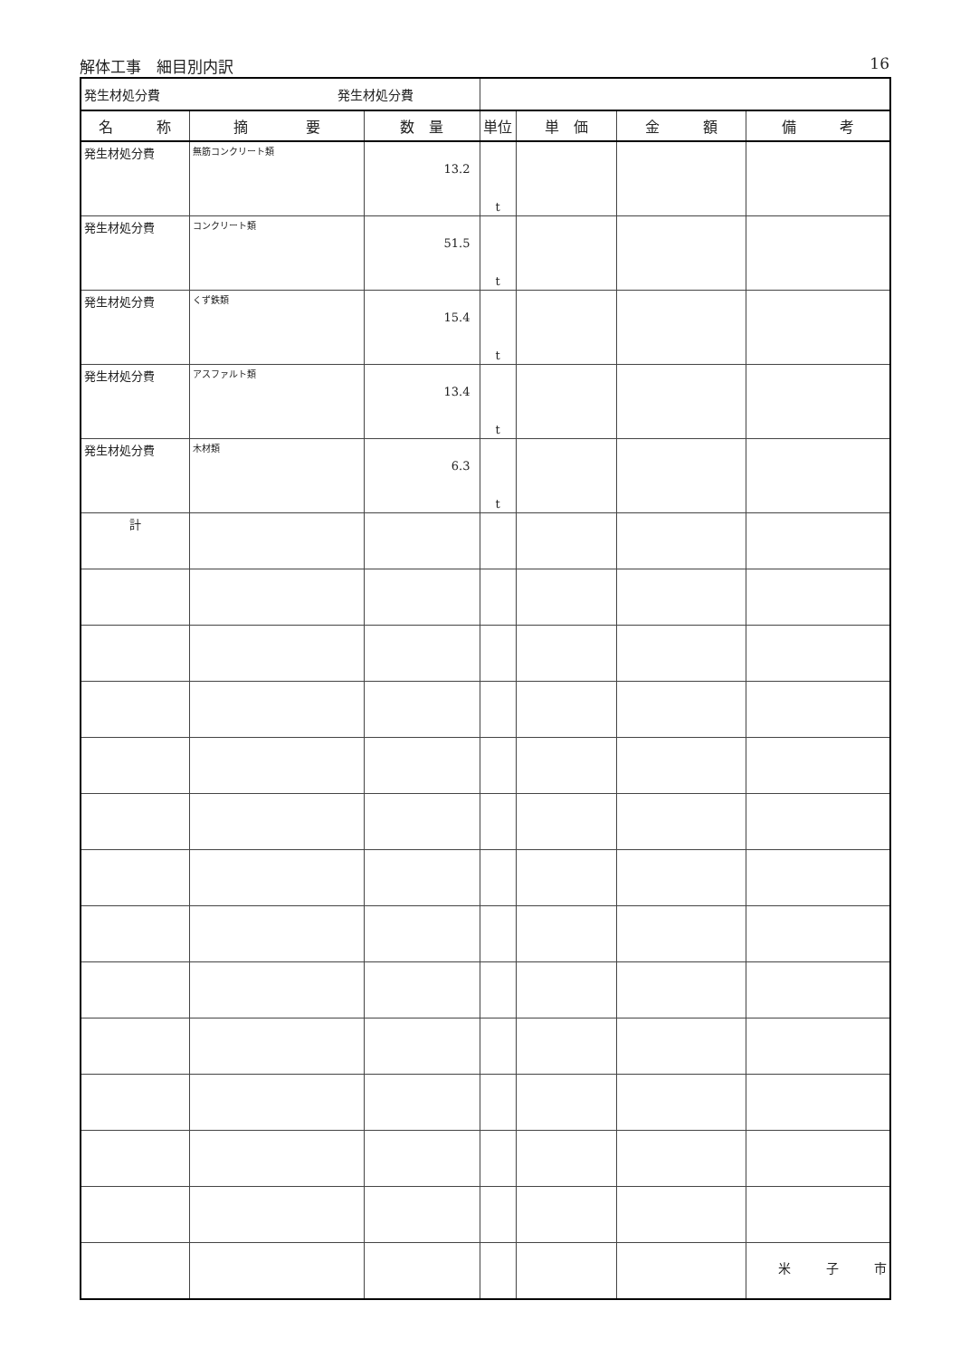解体工事　細目別内訳 16
| 発生材処分費 発生材処分費 | | | | | | |
| 名 称 | 摘 要 | 数 量 | 単位 | 単 価 | 金 額 | 備 考 |
| 発生材処分費 | 無筋コンクリート類 | 13.2 | t | | | |
| 発生材処分費 | コンクリート類 | 51.5 | t | | | |
| 発生材処分費 | くず鉄類 | 15.4 | t | | | |
| 発生材処分費 | アスファルト類 | 13.4 | t | | | |
| 発生材処分費 | 木材類 | 6.3 | t | | | |
| 計 | | | | | | |
米 子 市